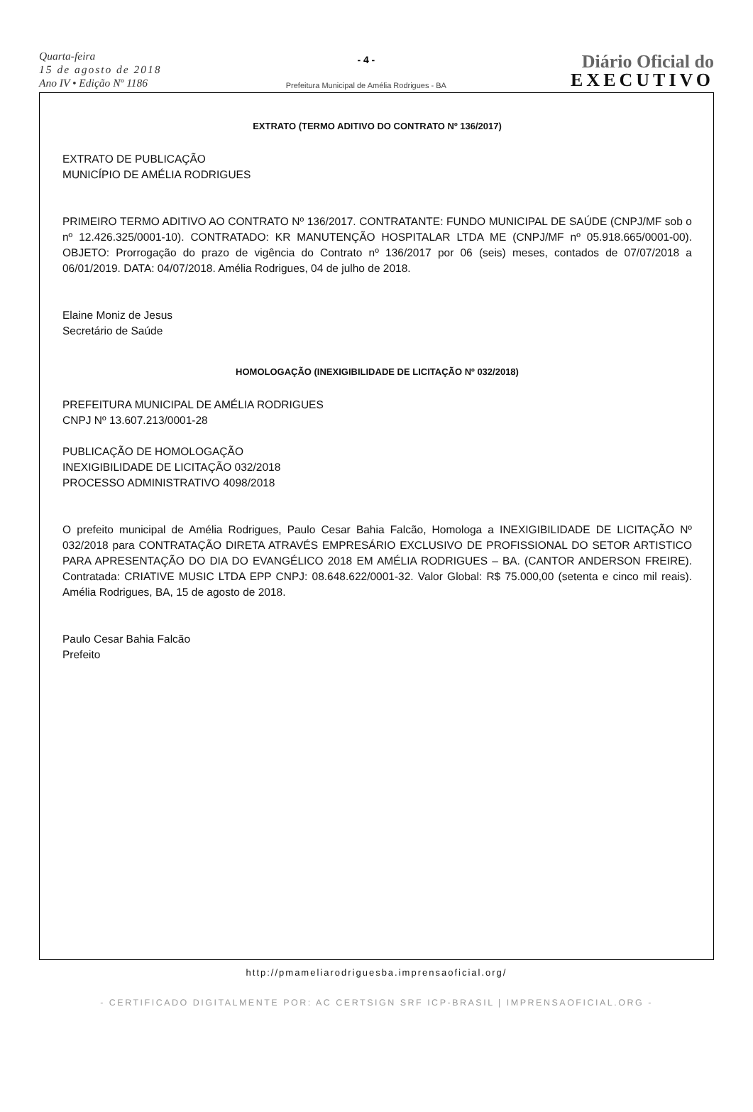Quarta-feira
15 de agosto de 2018
Ano IV • Edição Nº 1186
- 4 -
Prefeitura Municipal de Amélia Rodrigues - BA
Diário Oficial do
EXECUTIVO
EXTRATO (TERMO ADITIVO DO CONTRATO Nº 136/2017)
EXTRATO DE PUBLICAÇÃO
MUNICÍPIO DE AMÉLIA RODRIGUES
PRIMEIRO TERMO ADITIVO AO CONTRATO Nº 136/2017. CONTRATANTE: FUNDO MUNICIPAL DE SAÚDE (CNPJ/MF sob o nº 12.426.325/0001-10). CONTRATADO: KR MANUTENÇÃO HOSPITALAR LTDA ME (CNPJ/MF nº 05.918.665/0001-00). OBJETO: Prorrogação do prazo de vigência do Contrato nº 136/2017 por 06 (seis) meses, contados de 07/07/2018 a 06/01/2019. DATA: 04/07/2018. Amélia Rodrigues, 04 de julho de 2018.
Elaine Moniz de Jesus
Secretário de Saúde
HOMOLOGAÇÃO (INEXIGIBILIDADE DE LICITAÇÃO Nº 032/2018)
PREFEITURA MUNICIPAL DE AMÉLIA RODRIGUES
CNPJ Nº 13.607.213/0001-28
PUBLICAÇÃO DE HOMOLOGAÇÃO
INEXIGIBILIDADE DE LICITAÇÃO 032/2018
PROCESSO ADMINISTRATIVO 4098/2018
O prefeito municipal de Amélia Rodrigues, Paulo Cesar Bahia Falcão, Homologa a INEXIGIBILIDADE DE LICITAÇÃO Nº 032/2018 para CONTRATAÇÃO DIRETA ATRAVÉS EMPRESÁRIO EXCLUSIVO DE PROFISSIONAL DO SETOR ARTISTICO PARA APRESENTAÇÃO DO DIA DO EVANGÉLICO 2018 EM AMÉLIA RODRIGUES – BA. (CANTOR ANDERSON FREIRE). Contratada: CRIATIVE MUSIC LTDA EPP CNPJ: 08.648.622/0001-32. Valor Global: R$ 75.000,00 (setenta e cinco mil reais). Amélia Rodrigues, BA, 15 de agosto de 2018.
Paulo Cesar Bahia Falcão
Prefeito
http://pmameliarodriguesba.imprensaoficial.org/
- CERTIFICADO DIGITALMENTE POR: AC CERTSIGN SRF ICP-BRASIL | IMPRENSAOFICIAL.ORG -